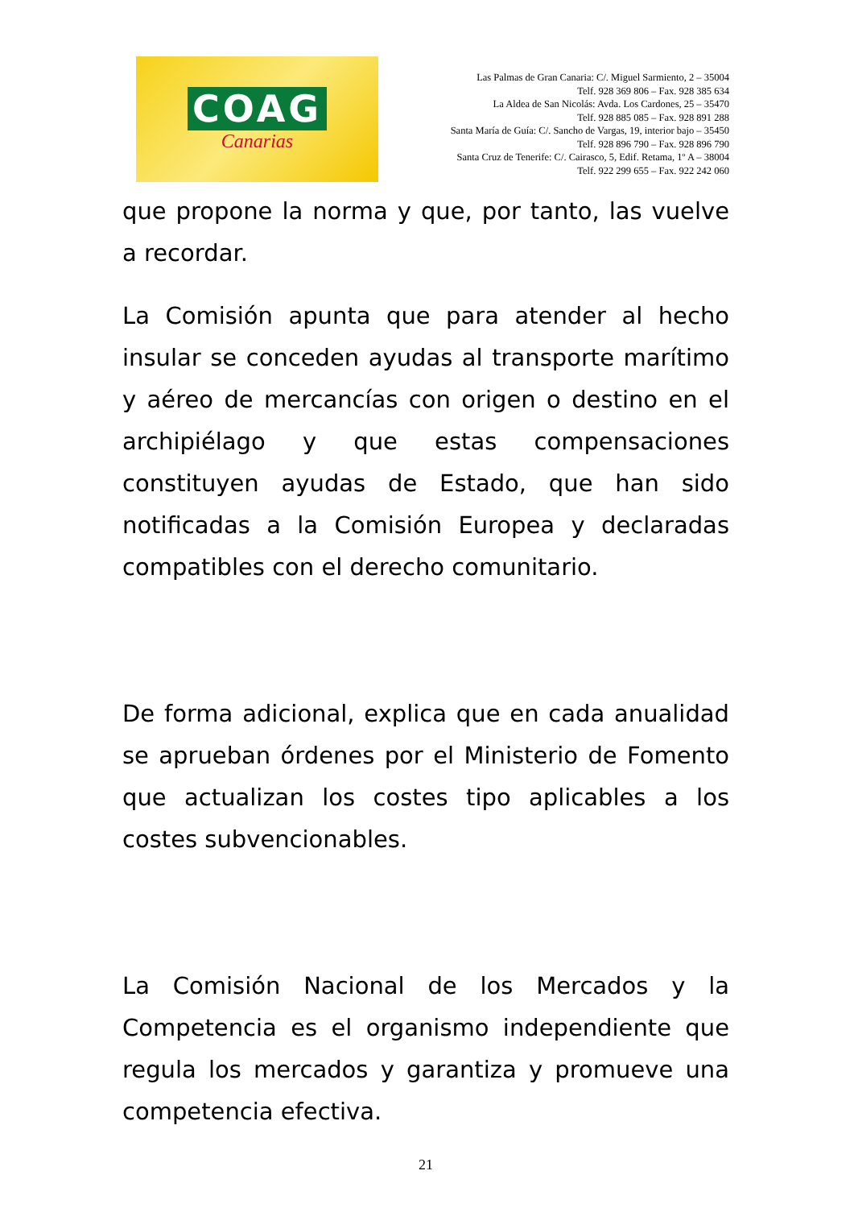COAG
Canarias
Las Palmas de Gran Canaria: C/. Miguel Sarmiento, 2 – 35004
Telf. 928 369 806 – Fax. 928 385 634
La Aldea de San Nicolás: Avda. Los Cardones, 25 – 35470
Telf. 928 885 085 – Fax. 928 891 288
Santa María de Guía: C/. Sancho de Vargas, 19, interior bajo – 35450
Telf. 928 896 790 – Fax. 928 896 790
Santa Cruz de Tenerife: C/. Cairasco, 5, Edif. Retama, 1º A – 38004
Telf. 922 299 655 – Fax. 922 242 060
que propone la norma y que, por tanto, las vuelve a recordar.
La Comisión apunta que para atender al hecho insular se conceden ayudas al transporte marítimo y aéreo de mercancías con origen o destino en el archipiélago y que estas compensaciones constituyen ayudas de Estado, que han sido notificadas a la Comisión Europea y declaradas compatibles con el derecho comunitario.
De forma adicional, explica que en cada anualidad se aprueban órdenes por el Ministerio de Fomento que actualizan los costes tipo aplicables a los costes subvencionables.
La Comisión Nacional de los Mercados y la Competencia es el organismo independiente que regula los mercados y garantiza y promueve una competencia efectiva.
21